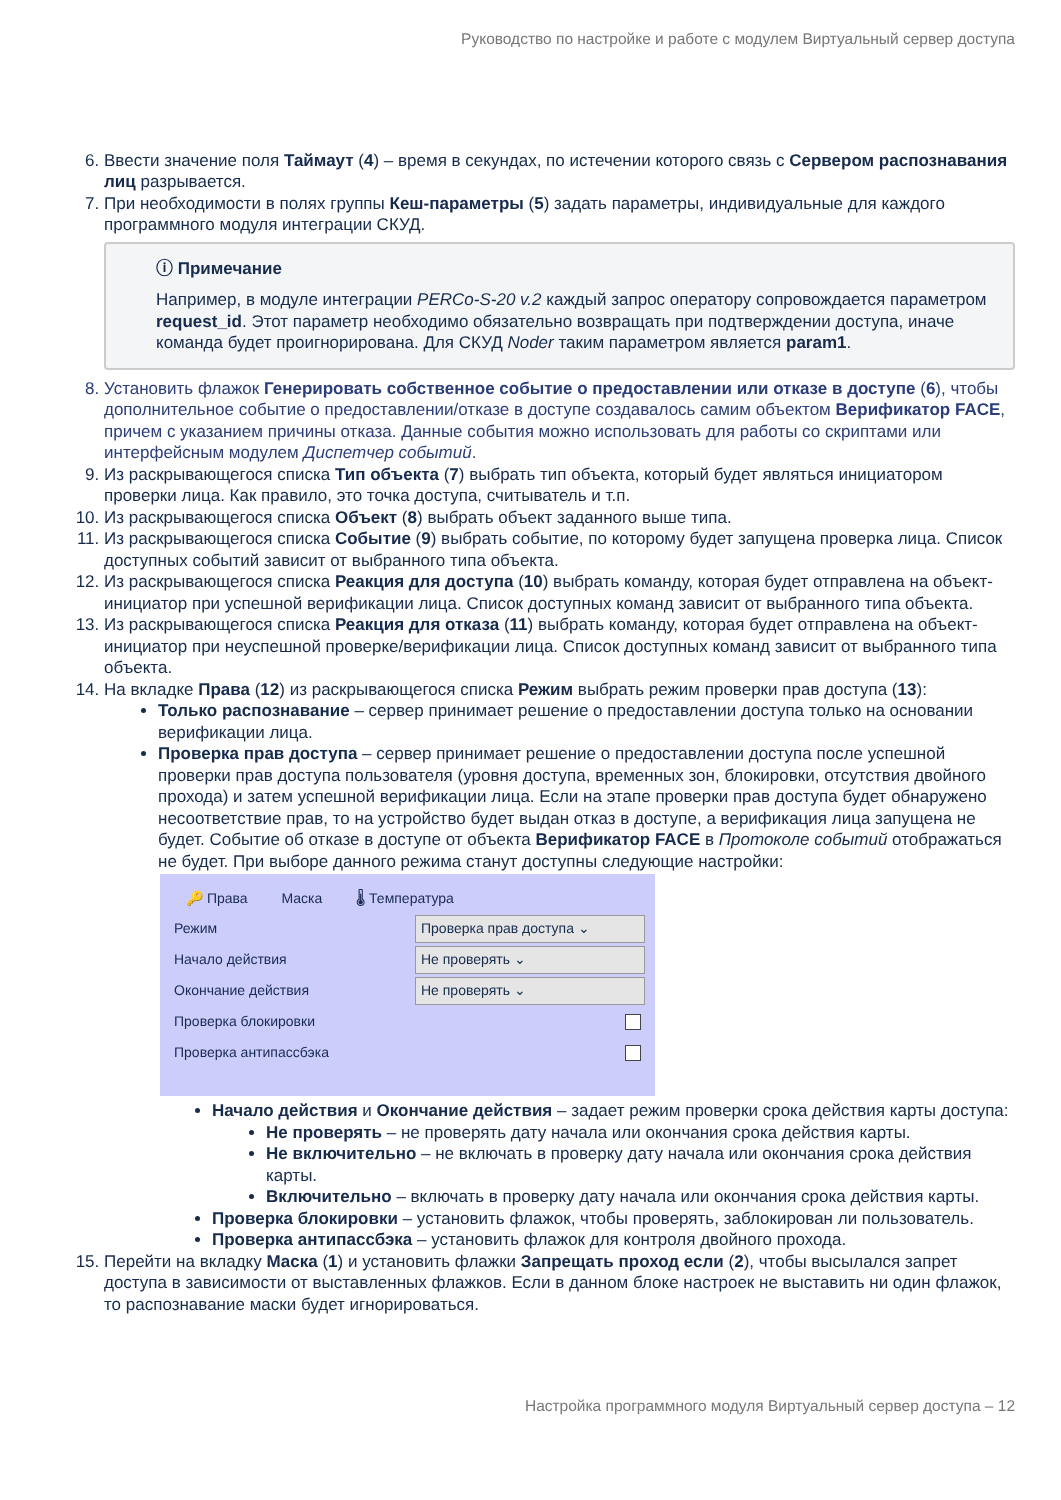Руководство по настройке и работе с модулем Виртуальный сервер доступа
6. Ввести значение поля Таймаут (4) – время в секундах, по истечении которого связь с Сервером распознавания лиц разрывается.
7. При необходимости в полях группы Кеш-параметры (5) задать параметры, индивидуальные для каждого программного модуля интеграции СКУД.
ⓘ Примечание
Например, в модуле интеграции PERCo-S-20 v.2 каждый запрос оператору сопровождается параметром request_id. Этот параметр необходимо обязательно возвращать при подтверждении доступа, иначе команда будет проигнорирована. Для СКУД Noder таким параметром является param1.
8. Установить флажок Генерировать собственное событие о предоставлении или отказе в доступе (6), чтобы дополнительное событие о предоставлении/отказе в доступе создавалось самим объектом Верификатор FACE, причем с указанием причины отказа. Данные события можно использовать для работы со скриптами или интерфейсным модулем Диспетчер событий.
9. Из раскрывающегося списка Тип объекта (7) выбрать тип объекта, который будет являться инициатором проверки лица. Как правило, это точка доступа, считыватель и т.п.
10. Из раскрывающегося списка Объект (8) выбрать объект заданного выше типа.
11. Из раскрывающегося списка Событие (9) выбрать событие, по которому будет запущена проверка лица. Список доступных событий зависит от выбранного типа объекта.
12. Из раскрывающегося списка Реакция для доступа (10) выбрать команду, которая будет отправлена на объект-инициатор при успешной верификации лица. Список доступных команд зависит от выбранного типа объекта.
13. Из раскрывающегося списка Реакция для отказа (11) выбрать команду, которая будет отправлена на объект-инициатор при неуспешной проверке/верификации лица. Список доступных команд зависит от выбранного типа объекта.
14. На вкладке Права (12) из раскрывающегося списка Режим выбрать режим проверки прав доступа (13):
Только распознавание – сервер принимает решение о предоставлении доступа только на основании верификации лица.
Проверка прав доступа – сервер принимает решение о предоставлении доступа после успешной проверки прав доступа пользователя (уровня доступа, временных зон, блокировки, отсутствия двойного прохода) и затем успешной верификации лица. Если на этапе проверки прав доступа будет обнаружено несоответствие прав, то на устройство будет выдан отказ в доступе, а верификация лица запущена не будет. Событие об отказе в доступе от объекта Верификатор FACE в Протоколе событий отображаться не будет. При выборе данного режима станут доступны следующие настройки:
🔑 Права Маска 🌡 Температура
Режим Проверка прав доступа ⌄
Начало действия Не проверять ⌄
Окончание действия Не проверять ⌄
Проверка блокировки
Проверка антипассбэка
Начало действия и Окончание действия – задает режим проверки срока действия карты доступа:
Не проверять – не проверять дату начала или окончания срока действия карты.
Не включительно – не включать в проверку дату начала или окончания срока действия карты.
Включительно – включать в проверку дату начала или окончания срока действия карты.
Проверка блокировки – установить флажок, чтобы проверять, заблокирован ли пользователь.
Проверка антипассбэка – установить флажок для контроля двойного прохода.
15. Перейти на вкладку Маска (1) и установить флажки Запрещать проход если (2), чтобы высылался запрет доступа в зависимости от выставленных флажков. Если в данном блоке настроек не выставить ни один флажок, то распознавание маски будет игнорироваться.
Настройка программного модуля Виртуальный сервер доступа – 12